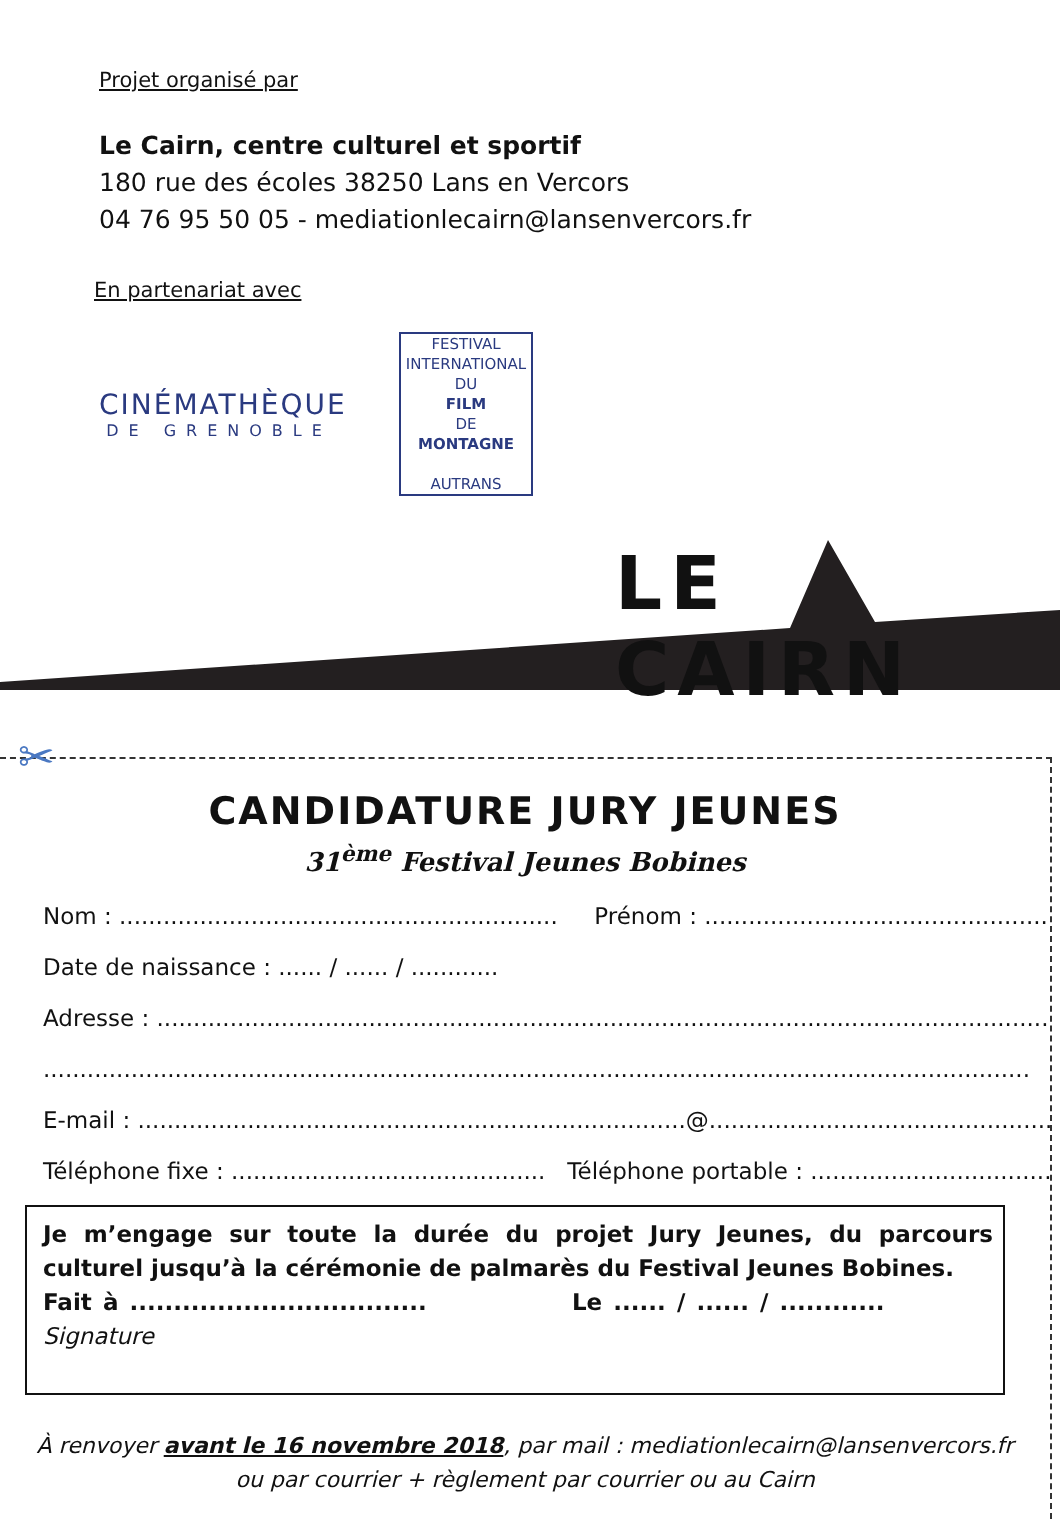Projet organisé par
Le Cairn, centre culturel et sportif
180 rue des écoles 38250 Lans en Vercors
04 76 95 50 05 - mediationlecairn@lansenvercors.fr
En partenariat avec
CINÉMATHÈQUE
DE GRENOBLE
FESTIVAL
INTERNATIONAL
DU
FILM
DE
MONTAGNE
AUTRANS
LE CAIRN
✂
CANDIDATURE JURY JEUNES
31<sup>ème</sup> Festival Jeunes Bobines
Nom : ............................................................ Prénom : ..........................................................
Date de naissance : ...... / ...... / ............
Adresse : ...............................................................................................................................
.......................................................................................................................................
E-mail : ...........................................................................@.......................................................
Téléphone fixe : ........................................... Téléphone portable : ......................................
Je m’engage sur toute la durée du projet Jury Jeunes, du parcours culturel jusqu’à la cérémonie de palmarès du Festival Jeunes Bobines.
Fait à .................................. Le ...... / ...... / ............ Signature
À renvoyer avant le 16 novembre 2018, par mail : mediationlecairn@lansenvercors.fr
ou par courrier + règlement par courrier ou au Cairn